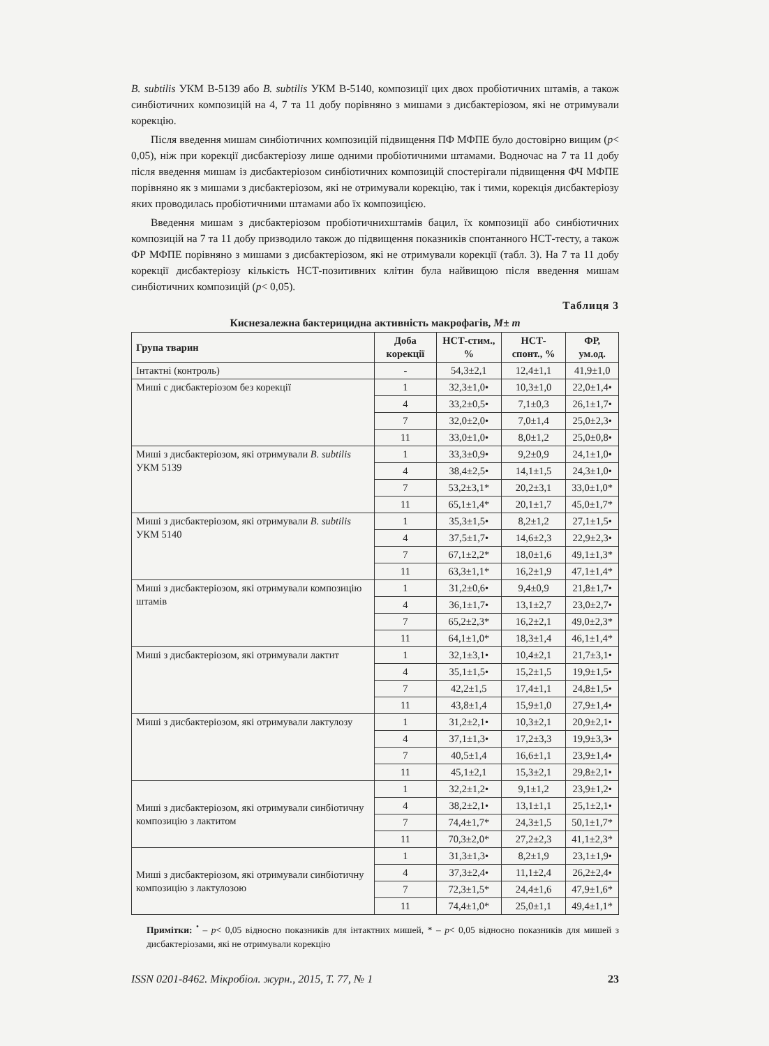B. subtilis УКМ В-5139 або B. subtilis УКМ В-5140, композиції цих двох пробіотичних штамів, а також синбіотичних композицій на 4, 7 та 11 добу порівняно з мишами з дисбактеріозом, які не отримували корекцію.
Після введення мишам синбіотичних композицій підвищення ПФ МФПЕ було достовірно вищим (p< 0,05), ніж при корекції дисбактеріозу лише одними пробіотичними штамами. Водночас на 7 та 11 добу після введення мишам із дисбактеріозом синбіотичних композицій спостерігали підвищення ФЧ МФПЕ порівняно як з мишами з дисбактеріозом, які не отримували корекцію, так і тими, корекція дисбактеріозу яких проводилась пробіотичними штамами або їх композицією.
Введення мишам з дисбактеріозом пробіотичнихштамів бацил, їх композиції або синбіотичних композицій на 7 та 11 добу призводило також до підвищення показників спонтанного НСТ-тесту, а також ФР МФПЕ порівняно з мишами з дисбактеріозом, які не отримували корекції (табл. 3). На 7 та 11 добу корекції дисбактеріозу кількість НСТ-позитивних клітин була найвищою після введення мишам синбіотичних композицій (p< 0,05).
Таблиця 3
Киснезалежна бактерицидна активність макрофагів, M± m
| Група тварин | Доба корекції | НСТ-стим., % | НСТ-спонт., % | ФР, ум.од. |
| --- | --- | --- | --- | --- |
| Інтактні (контроль) | - | 54,3±2,1 | 12,4±1,1 | 41,9±1,0 |
| Миші с дисбактеріозом без корекції | 1 | 32,3±1,0• | 10,3±1,0 | 22,0±1,4• |
| | 4 | 33,2±0,5• | 7,1±0,3 | 26,1±1,7• |
| | 7 | 32,0±2,0• | 7,0±1,4 | 25,0±2,3• |
| | 11 | 33,0±1,0• | 8,0±1,2 | 25,0±0,8• |
| Миші з дисбактеріозом, які отримували B. subtilis УКМ 5139 | 1 | 33,3±0,9• | 9,2±0,9 | 24,1±1,0• |
| | 4 | 38,4±2,5• | 14,1±1,5 | 24,3±1,0• |
| | 7 | 53,2±3,1* | 20,2±3,1 | 33,0±1,0* |
| | 11 | 65,1±1,4* | 20,1±1,7 | 45,0±1,7* |
| Миші з дисбактеріозом, які отримували B. subtilis УКМ 5140 | 1 | 35,3±1,5• | 8,2±1,2 | 27,1±1,5• |
| | 4 | 37,5±1,7• | 14,6±2,3 | 22,9±2,3• |
| | 7 | 67,1±2,2* | 18,0±1,6 | 49,1±1,3* |
| | 11 | 63,3±1,1* | 16,2±1,9 | 47,1±1,4* |
| Миші з дисбактеріозом, які отримували композицію штамів | 1 | 31,2±0,6• | 9,4±0,9 | 21,8±1,7• |
| | 4 | 36,1±1,7• | 13,1±2,7 | 23,0±2,7• |
| | 7 | 65,2±2,3* | 16,2±2,1 | 49,0±2,3* |
| | 11 | 64,1±1,0* | 18,3±1,4 | 46,1±1,4* |
| Миші з дисбактеріозом, які отримували лактит | 1 | 32,1±3,1• | 10,4±2,1 | 21,7±3,1• |
| | 4 | 35,1±1,5• | 15,2±1,5 | 19,9±1,5• |
| | 7 | 42,2±1,5 | 17,4±1,1 | 24,8±1,5• |
| | 11 | 43,8±1,4 | 15,9±1,0 | 27,9±1,4• |
| Миші з дисбактеріозом, які отримували лактулозу | 1 | 31,2±2,1• | 10,3±2,1 | 20,9±2,1• |
| | 4 | 37,1±1,3• | 17,2±3,3 | 19,9±3,3• |
| | 7 | 40,5±1,4 | 16,6±1,1 | 23,9±1,4• |
| | 11 | 45,1±2,1 | 15,3±2,1 | 29,8±2,1• |
| Миші з дисбактеріозом, які отримували синбіотичну композицію з лактитом | 1 | 32,2±1,2• | 9,1±1,2 | 23,9±1,2• |
| | 4 | 38,2±2,1• | 13,1±1,1 | 25,1±2,1• |
| | 7 | 74,4±1,7* | 24,3±1,5 | 50,1±1,7* |
| | 11 | 70,3±2,0* | 27,2±2,3 | 41,1±2,3* |
| Миші з дисбактеріозом, які отримували синбіотичну композицію з лактулозою | 1 | 31,3±1,3• | 8,2±1,9 | 23,1±1,9• |
| | 4 | 37,3±2,4• | 11,1±2,4 | 26,2±2,4• |
| | 7 | 72,3±1,5* | 24,4±1,6 | 47,9±1,6* |
| | 11 | 74,4±1,0* | 25,0±1,1 | 49,4±1,1* |
Примітки: <sup>•</sup> – p< 0,05 відносно показників для інтактних мишей, * – p< 0,05 відносно показників для мишей з дисбактеріозами, які не отримували корекцію
ISSN 0201-8462. Мікробіол. журн., 2015, Т. 77, № 1 23